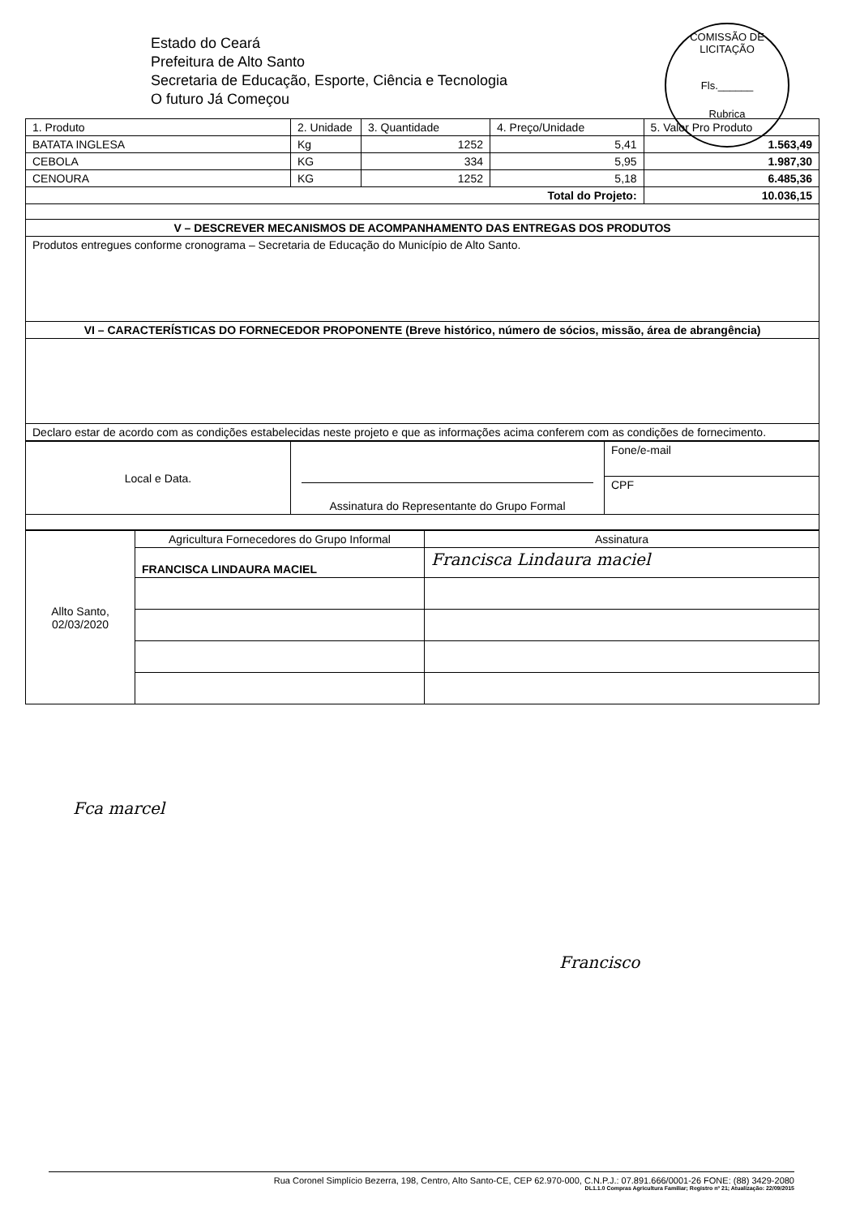Estado do Ceará
Prefeitura de Alto Santo
Secretaria de Educação, Esporte, Ciência e Tecnologia
O futuro Já Começou
COMISSÃO DE LICITAÇÃO
Fls.______
Rubrica
| 1. Produto | 2. Unidade | 3. Quantidade | 4. Preço/Unidade | 5. Valor Pro Produto |
| --- | --- | --- | --- | --- |
| BATATA INGLESA | Kg | 1252 | 5,41 | 1.563,49 |
| CEBOLA | KG | 334 | 5,95 | 1.987,30 |
| CENOURA | KG | 1252 | 5,18 | 6.485,36 |
| Total do Projeto: | | | | 10.036,15 |
| V – DESCREVER MECANISMOS DE ACOMPANHAMENTO DAS ENTREGAS DOS PRODUTOS | | | | |
| Produtos entregues conforme cronograma – Secretaria de Educação do Município de Alto Santo. | | | | |
| VI – CARACTERÍSTICAS DO FORNECEDOR PROPONENTE (Breve histórico, número de sócios, missão, área de abrangência) | | | | |
| Declaro estar de acordo com as condições estabelecidas neste projeto e que as informações acima conferem com as condições de fornecimento. | | | | |
| Local e Data. | Assinatura do Representante do Grupo Formal | Fone/e-mail |
| | | CPF |
| Allto Santo, 02/03/2020 | Agricultura Fornecedores do Grupo Informal | Assinatura |
| | FRANCISCA LINDAURA MACIEL | Francisca Lindaura maciel |
Fca marcel
Francisco
Rua Coronel Simplício Bezerra, 198, Centro, Alto Santo-CE, CEP 62.970-000, C.N.P.J.: 07.891.666/0001-26 FONE: (88) 3429-2080
DL1.1.0 Compras Agricultura Familiar; Registro nº 21; Atualização: 22/09/2015